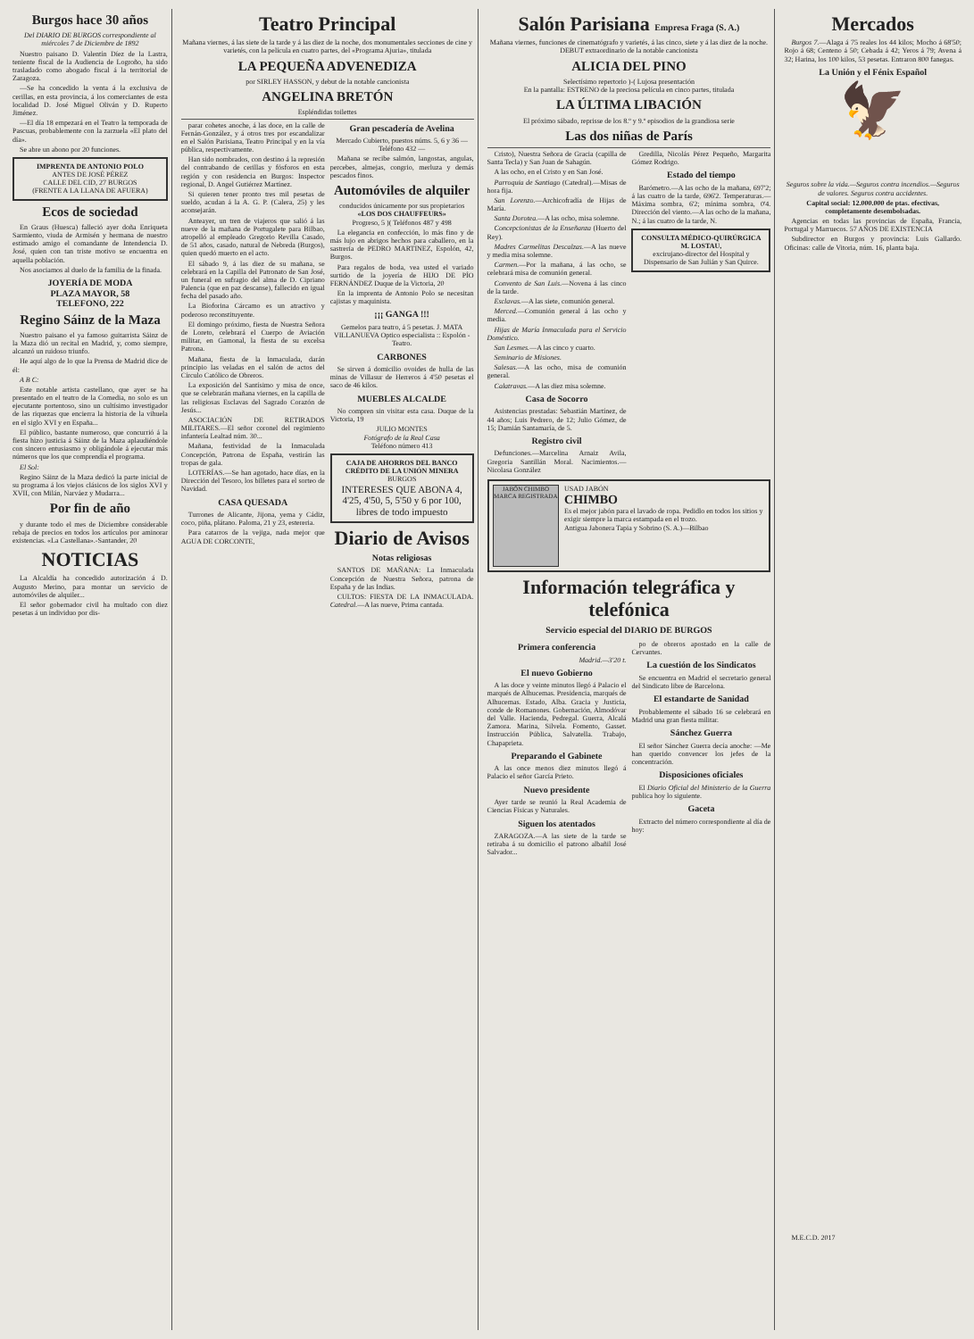Burgos hace 30 años
Del DIARIO DE BURGOS correspondiente al miércoles 7 de Diciembre de 1892
Nuestro paisano D. Valentín Díez de la Lastra, teniente fiscal de la Audiencia de Logroño, ha sido trasladado como abogado fiscal á la territorial de Zaragoza.
—Se ha concedido la venta á la exclusiva de cerillas, en esta provincia, á los comerciantes de esta localidad D. José Miguel Oliván y D. Ruperto Jiménez.
—El día 18 empezará en el Teatro la temporada de Pascuas, probablemente con la zarzuela «El plato del día».
Se abre un abono por 20 funciones.
IMPRENTA DE ANTONIO POLO
ANTES DE JOSÉ PÉREZ
CALLE DEL CID, 27 BURGOS
(FRENTE A LA LLANA DE AFUERA)
Ecos de sociedad
En Graus (Huesca) falleció ayer doña Enriqueta Sarmiento, viuda de Armisén y hermana de nuestro estimado amigo el comandante de Intendencia D. José, quien con tan triste motivo se encuentra en aquella población.
Nos asociamos al duelo de la familia de la finada.
JOYERÍA DE MODA
PLAZA MAYOR, 58
TELEFONO, 222
Regino Sáinz de la Maza
Nuestro paisano el ya famoso guitarrista Sáinz de la Maza dió un recital en Madrid, y, como siempre, alcanzó un ruidoso triunfo.
He aquí algo de lo que la Prensa de Madrid dice de él:
A B C:
Este notable artista castellano, que ayer se ha presentado en el teatro de la Comedia, no solo es un ejecutante portentoso, sino un cultísimo investigador de las riquezas que encierra la historia de la vihuela en el siglo XVI y en España...
El público, bastante numeroso, que concurrió á la fiesta hizo justicia á Sáinz de la Maza aplaudiéndole con sincero entusiasmo y obligándole á ejecutar más números que los que comprendía el programa.
El Sol:
Regino Sáinz de la Maza dedicó la parte inicial de su programa á los viejos clásicos de los siglos XVI y XVII, con Milán, Narváez y Mudarra...
Por fin de año
y durante todo el mes de Diciembre considerable rebaja de precios en todos los artículos por aminorar existencias. «La Castellana».-Santander, 20
NOTICIAS
La Alcaldía ha concedido autorización á D. Augusto Merino, para montar un servicio de automóviles de alquiler...
El señor gobernador civil ha multado con diez pesetas á un individuo por dis-
Teatro Principal
Mañana viernes, á las siete de la tarde y á las diez de la noche, dos monumentales secciones de cine y varietés, con la película en cuatro partes, del «Programa Ajuria», titulada
LA PEQUEÑA ADVENEDIZA
por SIRLEY HASSON, y debut de la notable cancionista
ANGELINA BRETÓN
Espléndidas toilettes
parar cohetes anoche, á las doce, en la calle de Fernán-González, y á otros tres por escandalizar en el Salón Parisiana, Teatro Principal y en la vía pública, respectivamente.
Han sido nombrados, con destino á la represión del contrabando de cerillas y fósforos en esta región y con residencia en Burgos: Inspector regional, D. Angel Gutiérrez Martínez.
Si quieren tener pronto tres mil pesetas de sueldo, acudan á la A. G. P. (Calera, 25) y les aconsejarán.
Anteayer, un tren de viajeros que salió á las nueve de la mañana de Portugalete para Bilbao, atropelló al empleado Gregorio Revilla Casado, de 51 años, casado, natural de Nebreda (Burgos), quien quedó muerto en el acto.
El sábado 9, á las diez de su mañana, se celebrará en la Capilla del Patronato de San José, un funeral en sufragio del alma de D. Cipriano Palencia (que en paz descanse), fallecido en igual fecha del pasado año.
La Bioforina Cárcamo es un atractivo y poderoso reconstituyente.
El domingo próximo, fiesta de Nuestra Señora de Loreto, celebrará el Cuerpo de Aviación militar, en Gamonal, la fiesta de su excelsa Patrona.
Mañana, fiesta de la Inmaculada, darán principio las veladas en el salón de actos del Círculo Católico de Obreros.
La exposición del Santísimo y misa de once, que se celebrarán mañana viernes, en la capilla de las religiosas Esclavas del Sagrado Corazón de Jesús...
ASOCIACIÓN DE RETIRADOS MILITARES.—El señor coronel del regimiento infantería Lealtad núm. 30...
Mañana, festividad de la Inmaculada Concepción, Patrona de España, vestirán las tropas de gala.
LOTERÍAS.—Se han agotado, hace días, en la Dirección del Tesoro, los billetes para el sorteo de Navidad.
CASA QUESADA
Turrones de Alicante, Jijona, yema y Cádiz, coco, piña, plátano. Paloma, 21 y 23, estereria.
Para catarros de la vejiga, nada mejor que AGUA DE CORCONTE,
Gran pescadería de Avelina
Mercado Cubierto, puestos núms. 5, 6 y 36 — Teléfono 432 —
Mañana se recibe salmón, langostas, angulas, percebes, almejas, congrio, merluza y demás pescados finos.
Automóviles de alquiler
conducidos únicamente por sus propietarios
«LOS DOS CHAUFFEURS»
Progreso, 5 )( Teléfonos 487 y 498
La elegancia en confección, lo más fino y de más lujo en abrigos hechos para caballero, en la sastrería de PEDRO MARTINEZ, Espolón, 42, Burgos.
Para regalos de boda, vea usted el variado surtido de la joyería de HIJO DE PÍO FERNÁNDEZ Duque de la Victoria, 20
En la imprenta de Antonio Polo se necesitan cajistas y maquinista.
¡¡¡ GANGA !!!
Gemelos para teatro, á 5 pesetas. J. MATA VILLANUEVA Optico especialista :: Espolón - Teatro.
CARBONES
Se sirven á domicilio ovoides de hulla de las minas de Villasur de Herreros á 4'50 pesetas el saco de 46 kilos.
MUEBLES ALCALDE
No compren sin visitar esta casa. Duque de la Victoria, 19
JULIO MONTES
Fotógrafo de la Real Casa
Teléfono número 413
CAJA DE AHORROS DEL BANCO
CRÉDITO DE LA UNIÓN MINERA
BURGOS
INTERESES QUE ABONA 4, 4'25, 4'50, 5, 5'50 y 6 por 100, libres de todo impuesto
Diario de Avisos
Notas religiosas
SANTOS DE MAÑANA: La Inmaculada Concepción de Nuestra Señora, patrona de España y de las Indias.
CULTOS: FIESTA DE LA INMACULADA. Catedral.—A las nueve, Prima cantada.
Salón Parisiana Empresa Fraga (S. A.)
Mañana viernes, funciones de cinematógrafo y varietés, á las cinco, siete y á las diez de la noche. DEBUT extraordinario de la notable cancionista
ALICIA DEL PINO
Selectísimo repertorio )-( Lujosa presentación
En la pantalla: ESTRENO de la preciosa película en cinco partes, titulada
LA ÚLTIMA LIBACIÓN
El próximo sábado, reprisse de los 8.º y 9.º episodios de la grandiosa serie
Las dos niñas de París
Cristo), Nuestra Señora de Gracia (capilla de Santa Tecla) y San Juan de Sahagún.
A las ocho, en el Cristo y en San José.
Parroquia de Santiago (Catedral).—Misas de hora fija.
San Lorenzo.—Archicofradía de Hijas de María.
Santa Dorotea.—A las ocho, misa solemne.
Concepcionistas de la Enseñanza (Huerto del Rey).
Madres Carmelitas Descalzas.—A las nueve y media misa solemne.
Carmen.—Por la mañana, á las ocho, se celebrará misa de comunión general.
Convento de San Luis.—Novena á las cinco de la tarde.
Esclavas.—A las siete, comunión general.
Merced.—Comunión general á las ocho y media.
Hijas de María Inmaculada para el Servicio Doméstico.
San Lesmes.—A las cinco y cuarto.
Seminario de Misiones.
Salesas.—A las ocho, misa de comunión general.
Calatravas.—A las diez misa solemne.
Casa de Socorro
Asistencias prestadas: Sebastián Martínez, de 44 años; Luis Pedrero, de 12; Julio Gómez, de 15; Damián Santamaría, de 5.
Registro civil
Defunciones.—Marcelina Arnaiz Avila, Gregoria Santillán Moral. Nacimientos.—Nicolasa González
Gredilla, Nicolás Pérez Pequeño, Margarita Gómez Rodrigo.
Estado del tiempo
Barómetro.—A las ocho de la mañana, 697'2; á las cuatro de la tarde, 696'2. Temperaturas.—Máxima sombra, 6'2; mínima sombra, 0'4. Dirección del viento.—A las ocho de la mañana, N.; á las cuatro de la tarde, N.
CONSULTA MÉDICO-QUIRÚRGICA
M. LOSTAU,
excirujano-director del Hospital y Dispensario de San Julián y San Quirce.
JABÓN CHIMBO
MARCA REGISTRADA
USAD JABÓN
CHIMBO
Es el mejor jabón para el lavado de ropa. Pedidlo en todos los sitios y exigir siempre la marca estampada en el trozo.
Antigua Jabonera Tapia y Sobrino (S. A.)—Bilbao
Información telegráfica y telefónica
Servicio especial del DIARIO DE BURGOS
Primera conferencia
Madrid.—3'20 t.
El nuevo Gobierno
A las doce y veinte minutos llegó á Palacio el marqués de Alhucemas. Presidencia, marqués de Alhucemas. Estado, Alba. Gracia y Justicia, conde de Romanones. Gobernación, Almodóvar del Valle. Hacienda, Pedregal. Guerra, Alcalá Zamora. Marina, Silvela. Fomento, Gasset. Instrucción Pública, Salvatella. Trabajo, Chapaprieta.
Preparando el Gabinete
A las once menos diez minutos llegó á Palacio el señor García Prieto.
Nuevo presidente
Ayer tarde se reunió la Real Academia de Ciencias Físicas y Naturales.
Siguen los atentados
ZARAGOZA.—A las siete de la tarde se retiraba á su domicilio el patrono albañil José Salvador...
po de obreros apostado en la calle de Cervantes.
La cuestión de los Sindicatos
Se encuentra en Madrid el secretario general del Sindicato libre de Barcelona.
El estandarte de Sanidad
Probablemente el sábado 16 se celebrará en Madrid una gran fiesta militar.
Sánchez Guerra
El señor Sánchez Guerra decía anoche: —Me han querido convencer los jefes de la concentración.
Disposiciones oficiales
El Diario Oficial del Ministerio de la Guerra publica hoy lo siguiente.
Gaceta
Extracto del número correspondiente al día de hoy:
Mercados
Burgos 7.—Alaga á 75 reales los 44 kilos; Mocho á 68'50; Rojo á 68; Centeno á 50; Cebada á 42; Yeros á 79; Avena á 32; Harina, los 100 kilos, 53 pesetas. Entraron 800 fanegas.
La Unión y el Fénix Español
🦅
Seguros sobre la vida.—Seguros contra incendios.—Seguros de valores. Seguros contra accidentes.
Capital social: 12.000.000 de ptas. efectivas, completamente desembolsadas.
Agencias en todas las provincias de España, Francia, Portugal y Marruecos. 57 AÑOS DE EXISTENCIA
Subdirector en Burgos y provincia: Luis Gallardo. Oficinas: calle de Vitoria, núm. 16, planta baja.
M.E.C.D. 2017